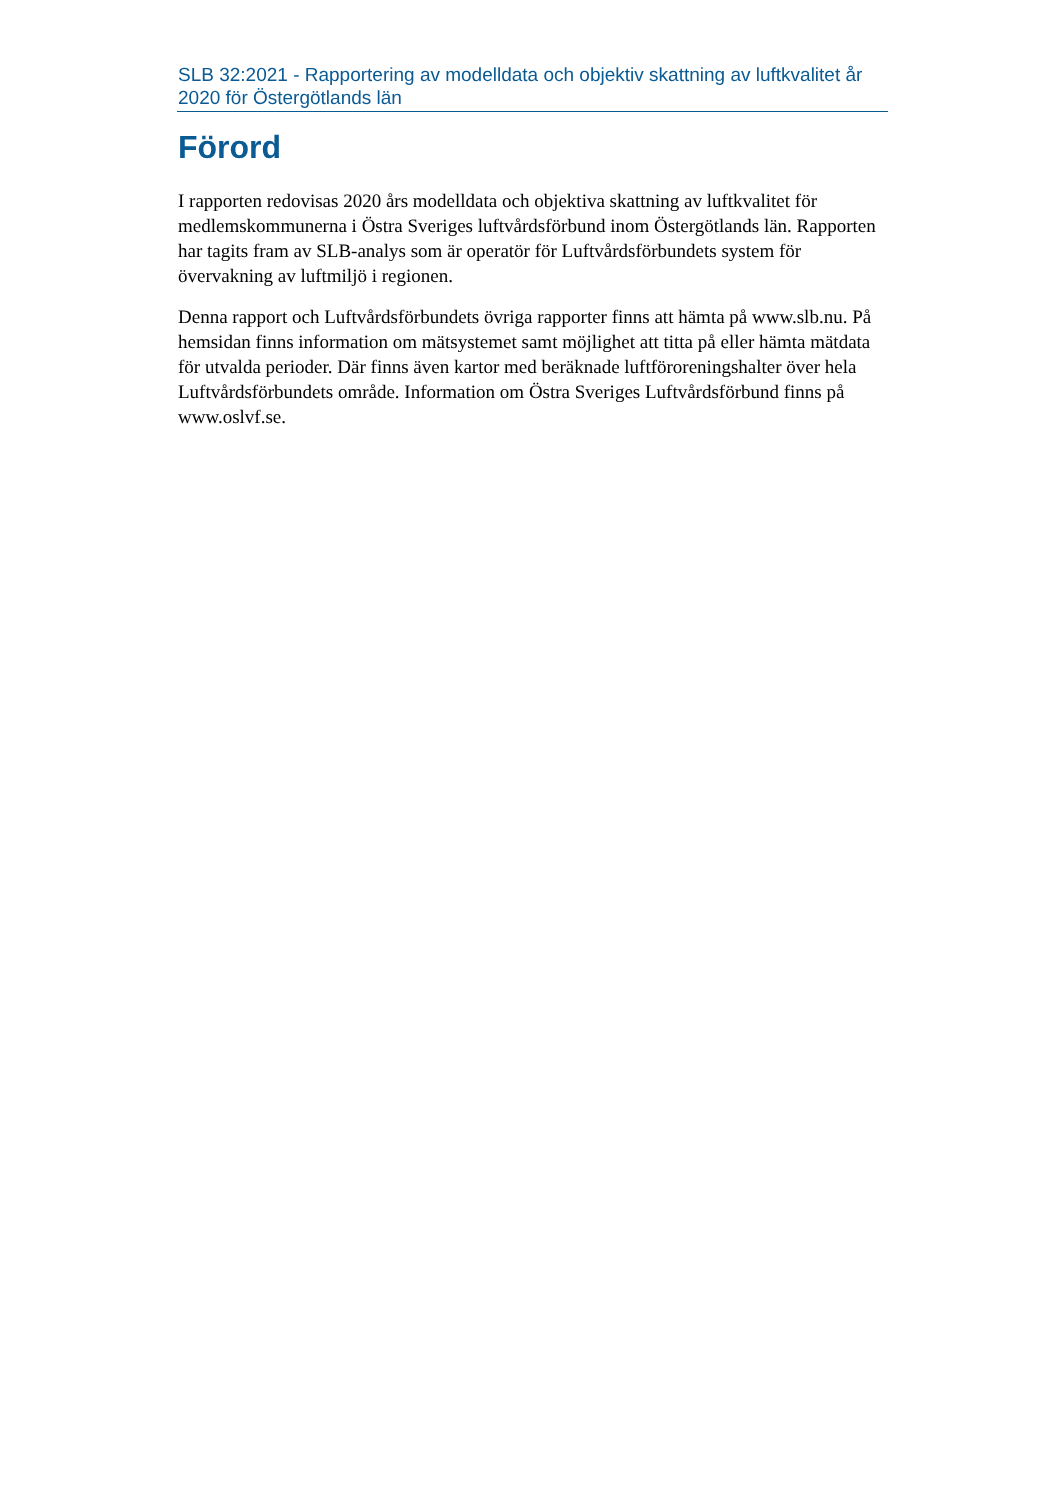SLB 32:2021 - Rapportering av modelldata och objektiv skattning av luftkvalitet år 2020 för Östergötlands län
Förord
I rapporten redovisas 2020 års modelldata och objektiva skattning av luftkvalitet för medlemskommunerna i Östra Sveriges luftvårdsförbund inom Östergötlands län. Rapporten har tagits fram av SLB-analys som är operatör för Luftvårdsförbundets system för övervakning av luftmiljö i regionen.
Denna rapport och Luftvårdsförbundets övriga rapporter finns att hämta på www.slb.nu. På hemsidan finns information om mätsystemet samt möjlighet att titta på eller hämta mätdata för utvalda perioder. Där finns även kartor med beräknade luftföroreningshalter över hela Luftvårdsförbundets område. Information om Östra Sveriges Luftvårdsförbund finns på www.oslvf.se.